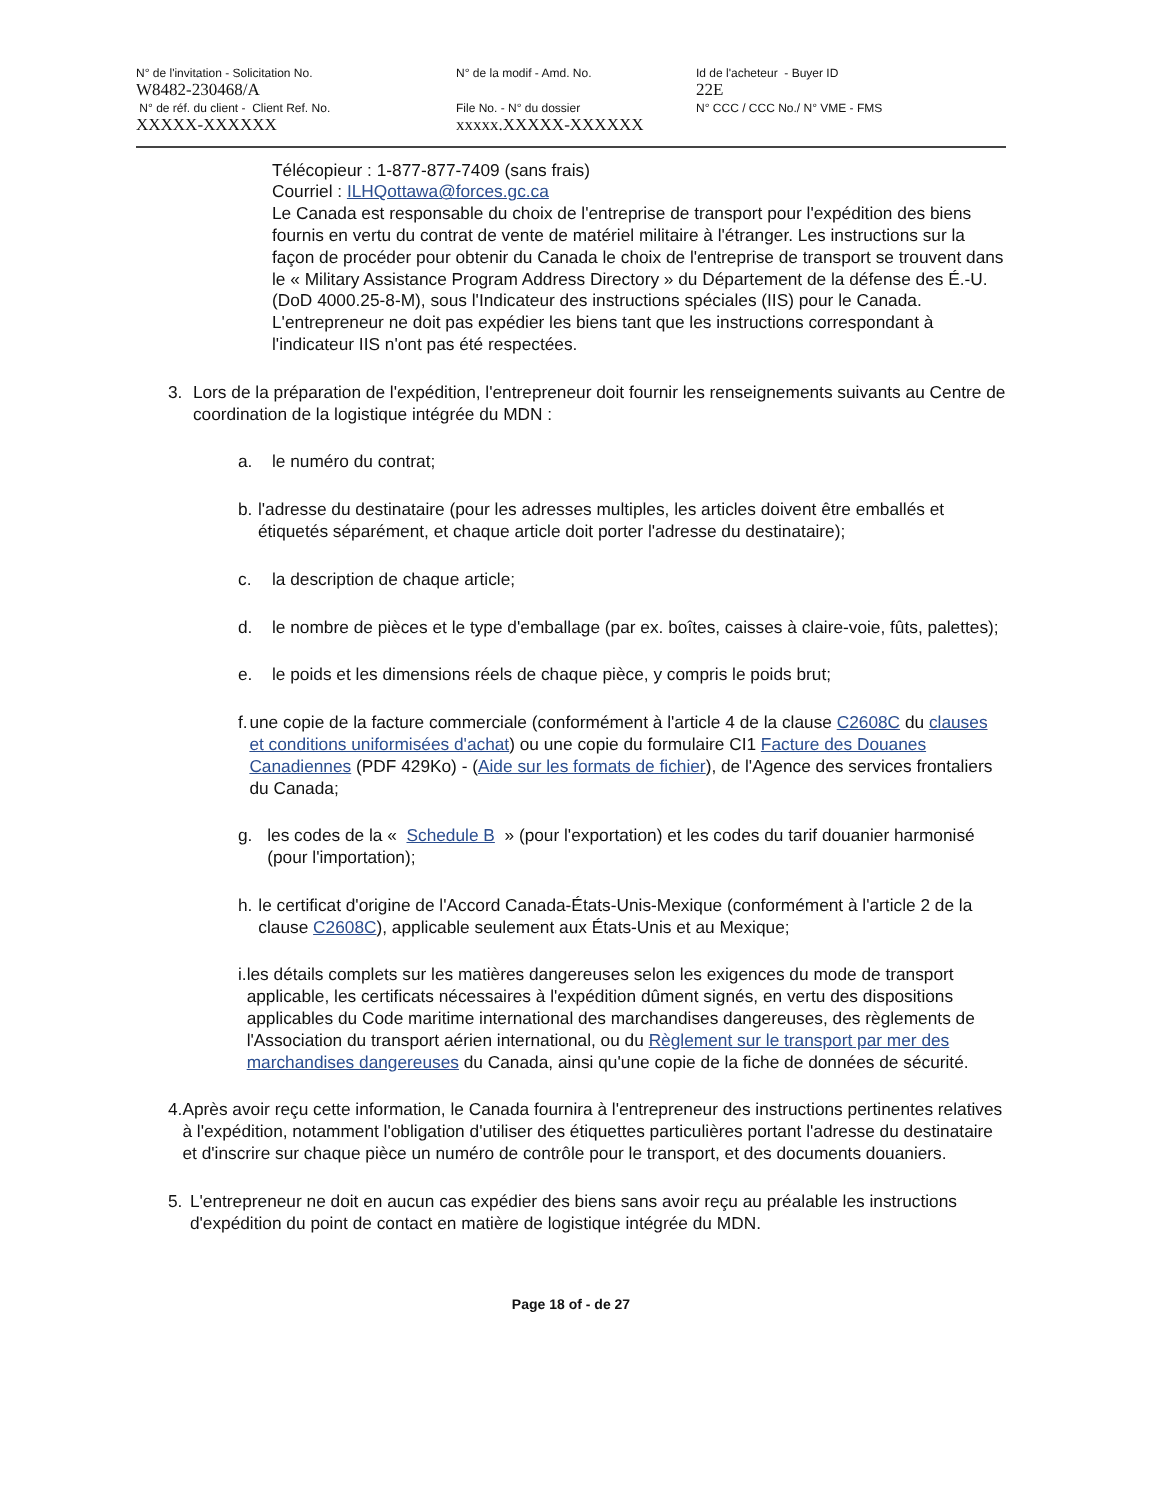N° de l'invitation - Solicitation No.
W8482-230468/A
N° de réf. du client - Client Ref. No.
XXXXX-XXXXXX
N° de la modif - Amd. No.
File No. - N° du dossier
xxxxx.XXXXX-XXXXXX
Id de l'acheteur - Buyer ID
22E
N° CCC / CCC No./ N° VME - FMS
Télécopieur : 1-877-877-7409 (sans frais)
Courriel : ILHQottawa@forces.gc.ca
Le Canada est responsable du choix de l'entreprise de transport pour l'expédition des biens fournis en vertu du contrat de vente de matériel militaire à l'étranger. Les instructions sur la façon de procéder pour obtenir du Canada le choix de l'entreprise de transport se trouvent dans le « Military Assistance Program Address Directory » du Département de la défense des É.-U. (DoD 4000.25-8-M), sous l'Indicateur des instructions spéciales (IIS) pour le Canada. L'entrepreneur ne doit pas expédier les biens tant que les instructions correspondant à l'indicateur IIS n'ont pas été respectées.
3. Lors de la préparation de l'expédition, l'entrepreneur doit fournir les renseignements suivants au Centre de coordination de la logistique intégrée du MDN :
a. le numéro du contrat;
b. l'adresse du destinataire (pour les adresses multiples, les articles doivent être emballés et étiquetés séparément, et chaque article doit porter l'adresse du destinataire);
c. la description de chaque article;
d. le nombre de pièces et le type d'emballage (par ex. boîtes, caisses à claire-voie, fûts, palettes);
e. le poids et les dimensions réels de chaque pièce, y compris le poids brut;
f. une copie de la facture commerciale (conformément à l'article 4 de la clause C2608C du clauses et conditions uniformisées d'achat) ou une copie du formulaire CI1 Facture des Douanes Canadiennes (PDF 429Ko) - (Aide sur les formats de fichier), de l'Agence des services frontaliers du Canada;
g. les codes de la « Schedule B » (pour l'exportation) et les codes du tarif douanier harmonisé (pour l'importation);
h. le certificat d'origine de l'Accord Canada-États-Unis-Mexique (conformément à l'article 2 de la clause C2608C), applicable seulement aux États-Unis et au Mexique;
i. les détails complets sur les matières dangereuses selon les exigences du mode de transport applicable, les certificats nécessaires à l'expédition dûment signés, en vertu des dispositions applicables du Code maritime international des marchandises dangereuses, des règlements de l'Association du transport aérien international, ou du Règlement sur le transport par mer des marchandises dangereuses du Canada, ainsi qu'une copie de la fiche de données de sécurité.
4. Après avoir reçu cette information, le Canada fournira à l'entrepreneur des instructions pertinentes relatives à l'expédition, notamment l'obligation d'utiliser des étiquettes particulières portant l'adresse du destinataire et d'inscrire sur chaque pièce un numéro de contrôle pour le transport, et des documents douaniers.
5. L'entrepreneur ne doit en aucun cas expédier des biens sans avoir reçu au préalable les instructions d'expédition du point de contact en matière de logistique intégrée du MDN.
Page 18 of - de 27